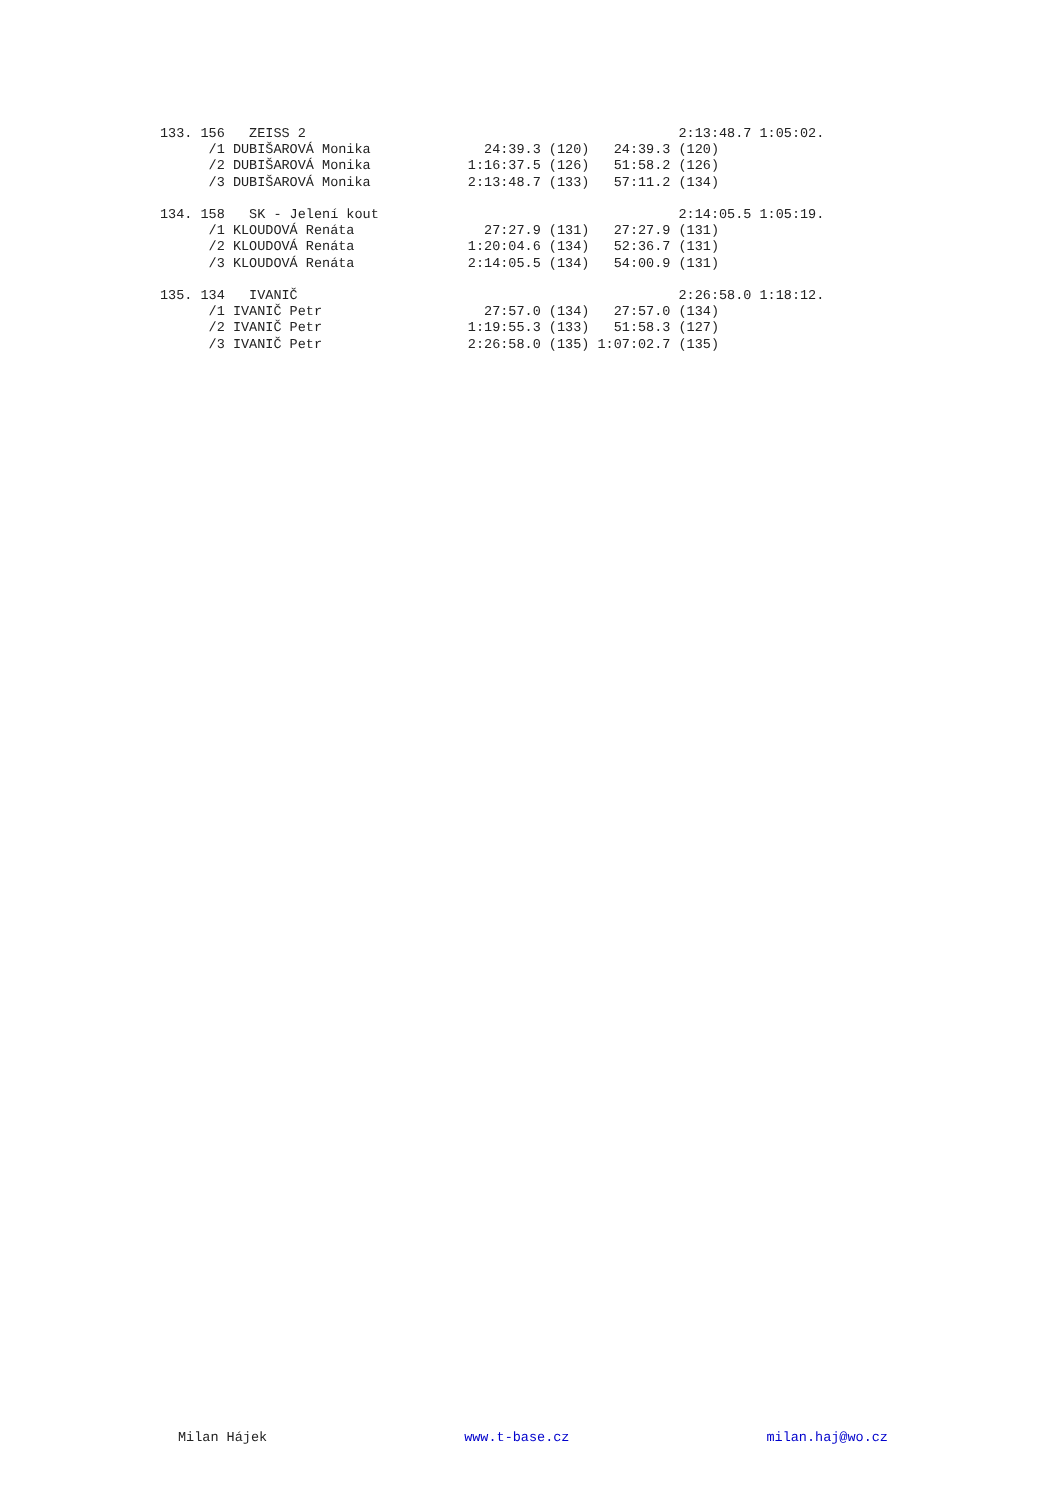133. 156   ZEISS 2                                              2:13:48.7 1:05:02.
      /1 DUBIŠAROVÁ Monika              24:39.3 (120)   24:39.3 (120)
      /2 DUBIŠAROVÁ Monika            1:16:37.5 (126)   51:58.2 (126)
      /3 DUBIŠAROVÁ Monika            2:13:48.7 (133)   57:11.2 (134)

134. 158   SK - Jelení kout                                     2:14:05.5 1:05:19.
      /1 KLOUDOVÁ Renáta                27:27.9 (131)   27:27.9 (131)
      /2 KLOUDOVÁ Renáta              1:20:04.6 (134)   52:36.7 (131)
      /3 KLOUDOVÁ Renáta              2:14:05.5 (134)   54:00.9 (131)

135. 134   IVANIČ                                               2:26:58.0 1:18:12.
      /1 IVANIČ Petr                    27:57.0 (134)   27:57.0 (134)
      /2 IVANIČ Petr                  1:19:55.3 (133)   51:58.3 (127)
      /3 IVANIČ Petr                  2:26:58.0 (135) 1:07:02.7 (135)
Milan Hájek www.t-base.cz milan.haj@wo.cz